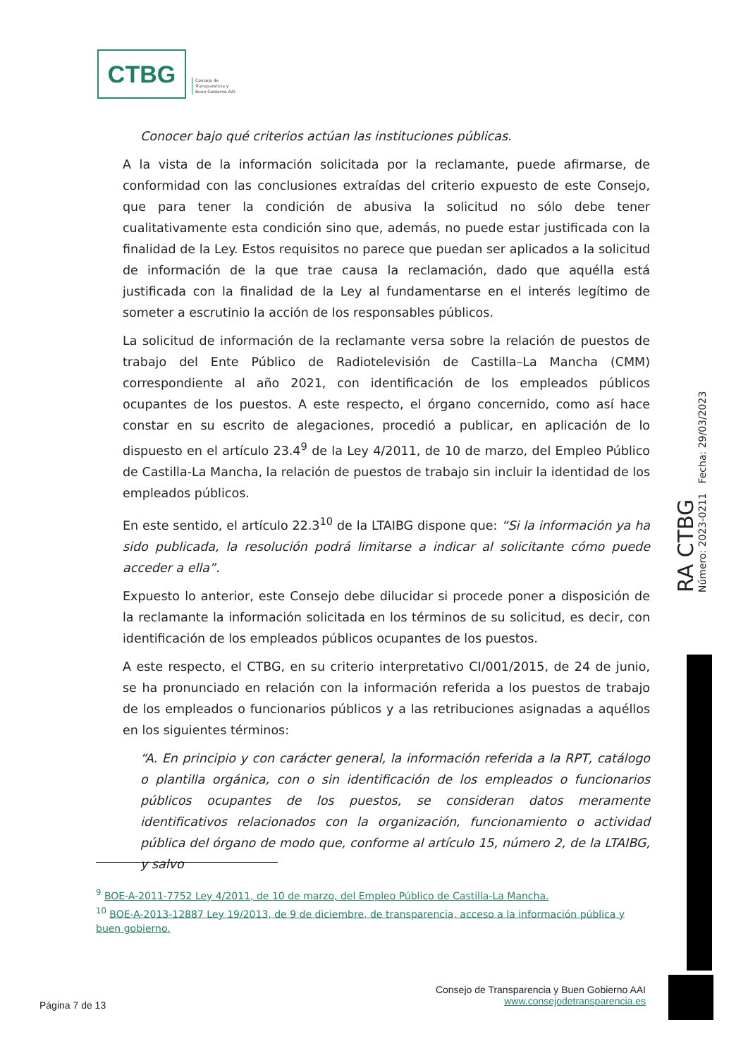CTBG
Consejo de
Transparencia y
Buen Gobierno AAI
Conocer bajo qué criterios actúan las instituciones públicas.
A la vista de la información solicitada por la reclamante, puede afirmarse, de conformidad con las conclusiones extraídas del criterio expuesto de este Consejo, que para tener la condición de abusiva la solicitud no sólo debe tener cualitativamente esta condición sino que, además, no puede estar justificada con la finalidad de la Ley. Estos requisitos no parece que puedan ser aplicados a la solicitud de información de la que trae causa la reclamación, dado que aquélla está justificada con la finalidad de la Ley al fundamentarse en el interés legítimo de someter a escrutinio la acción de los responsables públicos.
La solicitud de información de la reclamante versa sobre la relación de puestos de trabajo del Ente Público de Radiotelevisión de Castilla–La Mancha (CMM) correspondiente al año 2021, con identificación de los empleados públicos ocupantes de los puestos. A este respecto, el órgano concernido, como así hace constar en su escrito de alegaciones, procedió a publicar, en aplicación de lo dispuesto en el artículo 23.4<sup>9</sup> de la Ley 4/2011, de 10 de marzo, del Empleo Público de Castilla-La Mancha, la relación de puestos de trabajo sin incluir la identidad de los empleados públicos.
En este sentido, el artículo 22.3<sup>10</sup> de la LTAIBG dispone que: “Si la información ya ha sido publicada, la resolución podrá limitarse a indicar al solicitante cómo puede acceder a ella”.
Expuesto lo anterior, este Consejo debe dilucidar si procede poner a disposición de la reclamante la información solicitada en los términos de su solicitud, es decir, con identificación de los empleados públicos ocupantes de los puestos.
A este respecto, el CTBG, en su criterio interpretativo CI/001/2015, de 24 de junio, se ha pronunciado en relación con la información referida a los puestos de trabajo de los empleados o funcionarios públicos y a las retribuciones asignadas a aquéllos en los siguientes términos:
“A. En principio y con carácter general, la información referida a la RPT, catálogo o plantilla orgánica, con o sin identificación de los empleados o funcionarios públicos ocupantes de los puestos, se consideran datos meramente identificativos relacionados con la organización, funcionamiento o actividad pública del órgano de modo que, conforme al artículo 15, número 2, de la LTAIBG, y salvo
RA CTBG Número: 2023-0211 Fecha: 29/03/2023
<sup>9</sup> BOE-A-2011-7752 Ley 4/2011, de 10 de marzo, del Empleo Público de Castilla-La Mancha.
<sup>10</sup> BOE-A-2013-12887 Ley 19/2013, de 9 de diciembre, de transparencia, acceso a la información pública y buen gobierno.
Consejo de Transparencia y Buen Gobierno AAI
www.consejodetransparencia.es
Página 7 de 13